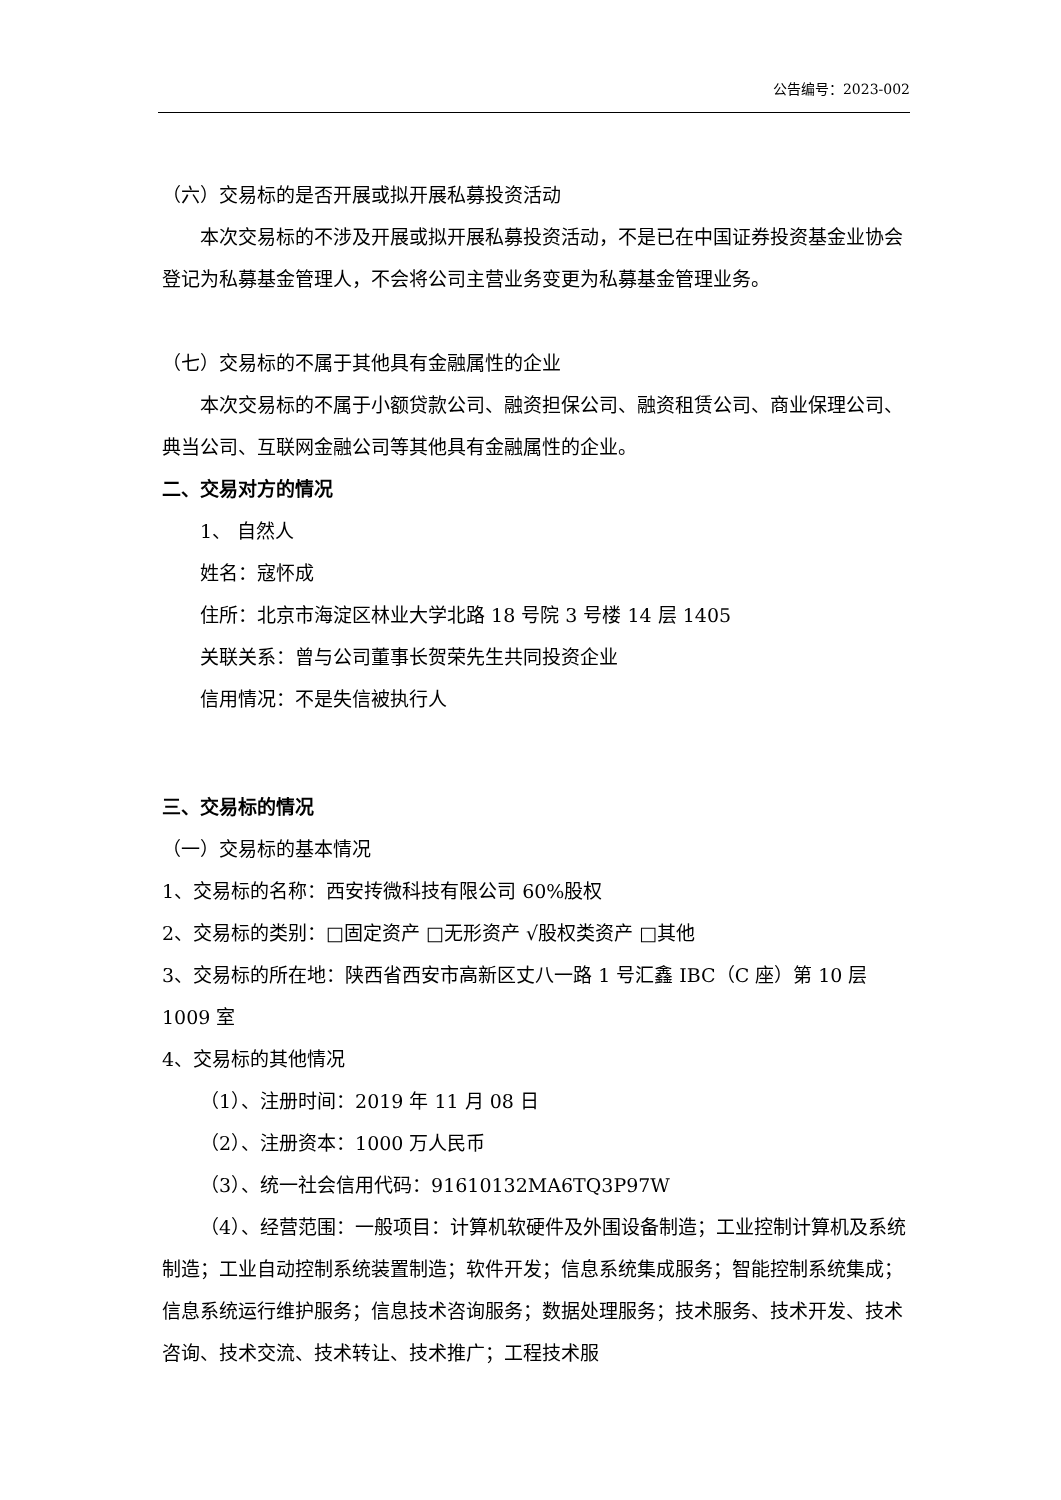公告编号：2023-002
（六）交易标的是否开展或拟开展私募投资活动
本次交易标的不涉及开展或拟开展私募投资活动，不是已在中国证券投资基金业协会登记为私募基金管理人，不会将公司主营业务变更为私募基金管理业务。
（七）交易标的不属于其他具有金融属性的企业
本次交易标的不属于小额贷款公司、融资担保公司、融资租赁公司、商业保理公司、典当公司、互联网金融公司等其他具有金融属性的企业。
二、交易对方的情况
1、 自然人
姓名：寇怀成
住所：北京市海淀区林业大学北路 18 号院 3 号楼 14 层 1405
关联关系：曾与公司董事长贺荣先生共同投资企业
信用情况：不是失信被执行人
三、交易标的情况
（一）交易标的基本情况
1、交易标的名称：西安抟微科技有限公司 60%股权
2、交易标的类别：□固定资产 □无形资产 √股权类资产 □其他
3、交易标的所在地：陕西省西安市高新区丈八一路 1 号汇鑫 IBC（C 座）第 10 层 1009 室
4、交易标的其他情况
（1）、注册时间：2019 年 11 月 08 日
（2）、注册资本：1000 万人民币
（3）、统一社会信用代码：91610132MA6TQ3P97W
（4）、经营范围：一般项目：计算机软硬件及外围设备制造；工业控制计算机及系统制造；工业自动控制系统装置制造；软件开发；信息系统集成服务；智能控制系统集成；信息系统运行维护服务；信息技术咨询服务；数据处理服务；技术服务、技术开发、技术咨询、技术交流、技术转让、技术推广；工程技术服